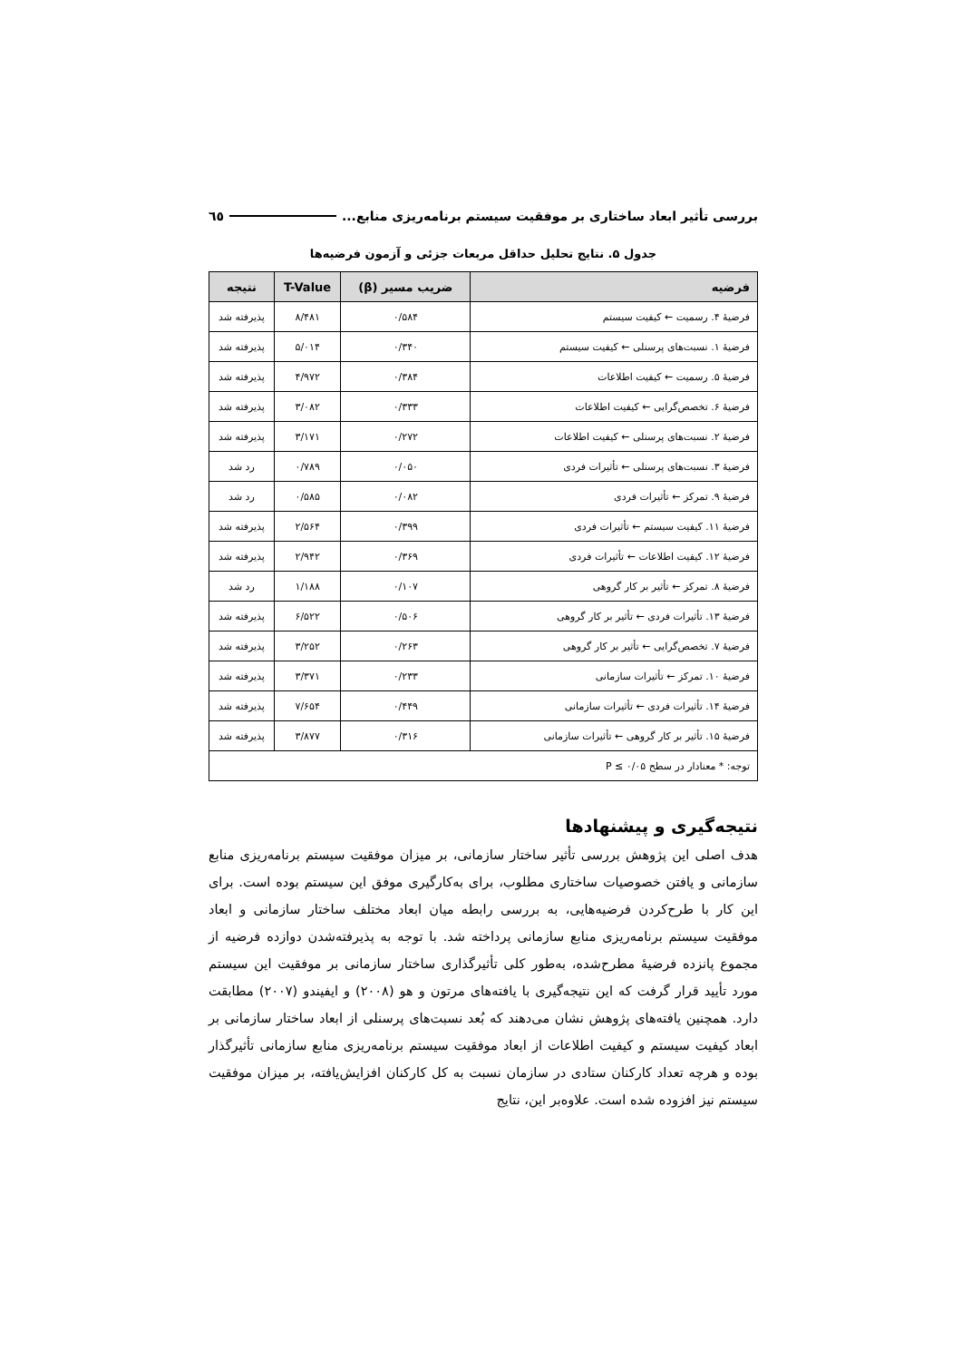بررسی تأثیر ابعاد ساختاری بر موفقیت سیستم برنامه‌ریزی منابع... ٦٥
جدول ۵. نتایج تحلیل حداقل مربعات جزئی و آزمون فرضیه‌ها
| فرضیه | ضریب مسیر (β) | T-Value | نتیجه |
| --- | --- | --- | --- |
| فرضیهٔ ۴. رسمیت ← کیفیت سیستم | ۰/۵۸۴ | ۸/۴۸۱ | پذیرفته شد |
| فرضیهٔ ۱. نسبت‌های پرسنلی ← کیفیت سیستم | ۰/۳۴۰ | ۵/۰۱۴ | پذیرفته شد |
| فرضیهٔ ۵. رسمیت ← کیفیت اطلاعات | ۰/۳۸۴ | ۴/۹۷۲ | پذیرفته شد |
| فرضیهٔ ۶. تخصص‌گرایی ← کیفیت اطلاعات | ۰/۳۳۳ | ۳/۰۸۲ | پذیرفته شد |
| فرضیهٔ ۲. نسبت‌های پرسنلی ← کیفیت اطلاعات | ۰/۲۷۲ | ۳/۱۷۱ | پذیرفته شد |
| فرضیهٔ ۳. نسبت‌های پرسنلی ← تأثیرات فردی | ۰/۰۵۰ | ۰/۷۸۹ | رد شد |
| فرضیهٔ ۹. تمرکز ← تأثیرات فردی | ۰/۰۸۲ | ۰/۵۸۵ | رد شد |
| فرضیهٔ ۱۱. کیفیت سیستم ← تأثیرات فردی | ۰/۳۹۹ | ۲/۵۶۴ | پذیرفته شد |
| فرضیهٔ ۱۲. کیفیت اطلاعات ← تأثیرات فردی | ۰/۳۶۹ | ۲/۹۴۲ | پذیرفته شد |
| فرضیهٔ ۸. تمرکز ← تأثیر بر کار گروهی | ۰/۱۰۷ | ۱/۱۸۸ | رد شد |
| فرضیهٔ ۱۳. تأثیرات فردی ← تأثیر بر کار گروهی | ۰/۵۰۶ | ۶/۵۲۲ | پذیرفته شد |
| فرضیهٔ ۷. تخصص‌گرایی ← تأثیر بر کار گروهی | ۰/۲۶۳ | ۳/۲۵۲ | پذیرفته شد |
| فرضیهٔ ۱۰. تمرکز ← تأثیرات سازمانی | ۰/۲۳۳ | ۳/۳۷۱ | پذیرفته شد |
| فرضیهٔ ۱۴. تأثیرات فردی ← تأثیرات سازمانی | ۰/۴۴۹ | ۷/۶۵۴ | پذیرفته شد |
| فرضیهٔ ۱۵. تأثیر بر کار گروهی ← تأثیرات سازمانی | ۰/۳۱۶ | ۳/۸۷۷ | پذیرفته شد |
| توجه: * معنادار در سطح ۰/۰۵ ≥ P | | | |
نتیجه‌گیری و پیشنهادها
هدف اصلی این پژوهش بررسی تأثیر ساختار سازمانی، بر میزان موفقیت سیستم برنامه‌ریزی منابع سازمانی و یافتن خصوصیات ساختاری مطلوب، برای به‌کارگیری موفق این سیستم بوده است. برای این کار با طرح‌کردن فرضیه‌هایی، به بررسی رابطه میان ابعاد مختلف ساختار سازمانی و ابعاد موفقیت سیستم برنامه‌ریزی منابع سازمانی پرداخته شد. با توجه به پذیرفته‌شدن دوازده فرضیه از مجموع پانزده فرضیهٔ مطرح‌شده، به‌طور کلی تأثیرگذاری ساختار سازمانی بر موفقیت این سیستم مورد تأیید قرار گرفت که این نتیجه‌گیری با یافته‌های مرتون و هو (۲۰۰۸) و ایفیندو (۲۰۰۷) مطابقت دارد. همچنین یافته‌های پژوهش نشان می‌دهند که بُعد نسبت‌های پرسنلی از ابعاد ساختار سازمانی بر ابعاد کیفیت سیستم و کیفیت اطلاعات از ابعاد موفقیت سیستم برنامه‌ریزی منابع سازمانی تأثیرگذار بوده و هرچه تعداد کارکنان ستادی در سازمان نسبت به کل کارکنان افزایش‌یافته، بر میزان موفقیت سیستم نیز افزوده شده است. علاوه‌بر این، نتایج